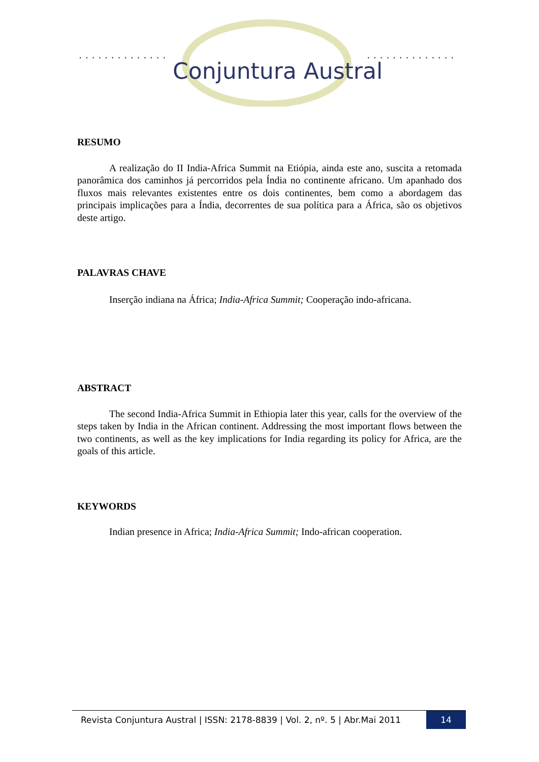. . . . . . . . . . . . . .
. . . . . . . . . . . . . .
Conjuntura Austral
RESUMO
A realização do II India-Africa Summit na Etiópia, ainda este ano, suscita a retomada panorâmica dos caminhos já percorridos pela Índia no continente africano. Um apanhado dos fluxos mais relevantes existentes entre os dois continentes, bem como a abordagem das principais implicações para a Índia, decorrentes de sua política para a África, são os objetivos deste artigo.
PALAVRAS CHAVE
Inserção indiana na África; India-Africa Summit; Cooperação indo-africana.
ABSTRACT
The second India-Africa Summit in Ethiopia later this year, calls for the overview of the steps taken by India in the African continent. Addressing the most important flows between the two continents, as well as the key implications for India regarding its policy for Africa, are the goals of this article.
KEYWORDS
Indian presence in Africa; India-Africa Summit; Indo-african cooperation.
Revista Conjuntura Austral | ISSN: 2178-8839 | Vol. 2, nº. 5 | Abr.Mai 2011
14